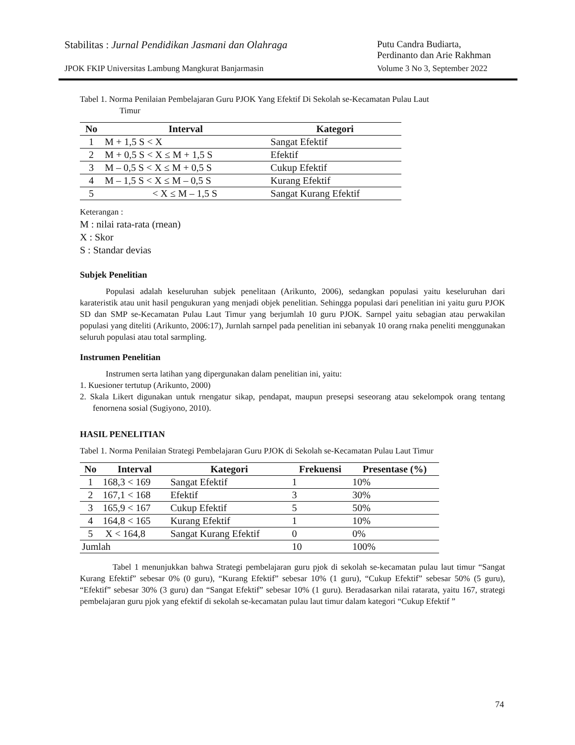Stabilitas : Jurnal Pendidikan Jasmani dan Olahraga Putu Candra Budiarta,
Perdinanto dan Arie Rakhman
JPOK FKIP Universitas Lambung Mangkurat Banjarmasin Volume 3 No 3, September 2022
Tabel 1. Norma Penilaian Pembelajaran Guru PJOK Yang Efektif Di Sekolah se-Kecamatan Pulau Laut
Timur
| No | Interval | Kategori |
| --- | --- | --- |
| 1 | M + 1,5 S < X | Sangat Efektif |
| 2 | M + 0,5 S < X ≤ M + 1,5 S | Efektif |
| 3 | M – 0,5 S < X ≤ M + 0,5 S | Cukup Efektif |
| 4 | M – 1,5 S < X ≤ M – 0,5 S | Kurang Efektif |
| 5 | < X ≤ M – 1,5 S | Sangat Kurang Efektif |
Keterangan :
M : nilai rata-rata (rnean)
X : Skor
S : Standar devias
Subjek Penelitian
Populasi adalah keseluruhan subjek penelitaan (Arikunto, 2006), sedangkan populasi yaitu keseluruhan dari karateristik atau unit hasil pengukuran yang menjadi objek penelitian. Sehingga populasi dari penelitian ini yaitu guru PJOK SD dan SMP se-Kecamatan Pulau Laut Timur yang berjumlah 10 guru PJOK. Sarnpel yaitu sebagian atau perwakilan populasi yang diteliti (Arikunto, 2006:17), Jurnlah sarnpel pada penelitian ini sebanyak 10 orang rnaka peneliti menggunakan seluruh populasi atau total sarmpling.
Instrumen Penelitian
Instrumen serta latihan yang dipergunakan dalam penelitian ini, yaitu:
1. Kuesioner tertutup (Arikunto, 2000)
2. Skala Likert digunakan untuk rnengatur sikap, pendapat, maupun presepsi seseorang atau sekelompok orang tentang fenornena sosial (Sugiyono, 2010).
HASIL PENELITIAN
Tabel 1. Norma Penilaian Strategi Pembelajaran Guru PJOK di Sekolah se-Kecamatan Pulau Laut Timur
| No | Interval | Kategori | Frekuensi | Presentase (%) |
| --- | --- | --- | --- | --- |
| 1 | 168,3 < 169 | Sangat Efektif | 1 | 10% |
| 2 | 167,1 < 168 | Efektif | 3 | 30% |
| 3 | 165,9 < 167 | Cukup Efektif | 5 | 50% |
| 4 | 164,8 < 165 | Kurang Efektif | 1 | 10% |
| 5 | X < 164,8 | Sangat Kurang Efektif | 0 | 0% |
| Jumlah | | | 10 | 100% |
Tabel 1 menunjukkan bahwa Strategi pembelajaran guru pjok di sekolah se-kecamatan pulau laut timur “Sangat Kurang Efektif” sebesar 0% (0 guru), “Kurang Efektif” sebesar 10% (1 guru), “Cukup Efektif” sebesar 50% (5 guru), “Efektif” sebesar 30% (3 guru) dan “Sangat Efektif” sebesar 10% (1 guru). Beradasarkan nilai ratarata, yaitu 167, strategi pembelajaran guru pjok yang efektif di sekolah se-kecamatan pulau laut timur dalam kategori “Cukup Efektif ”
74